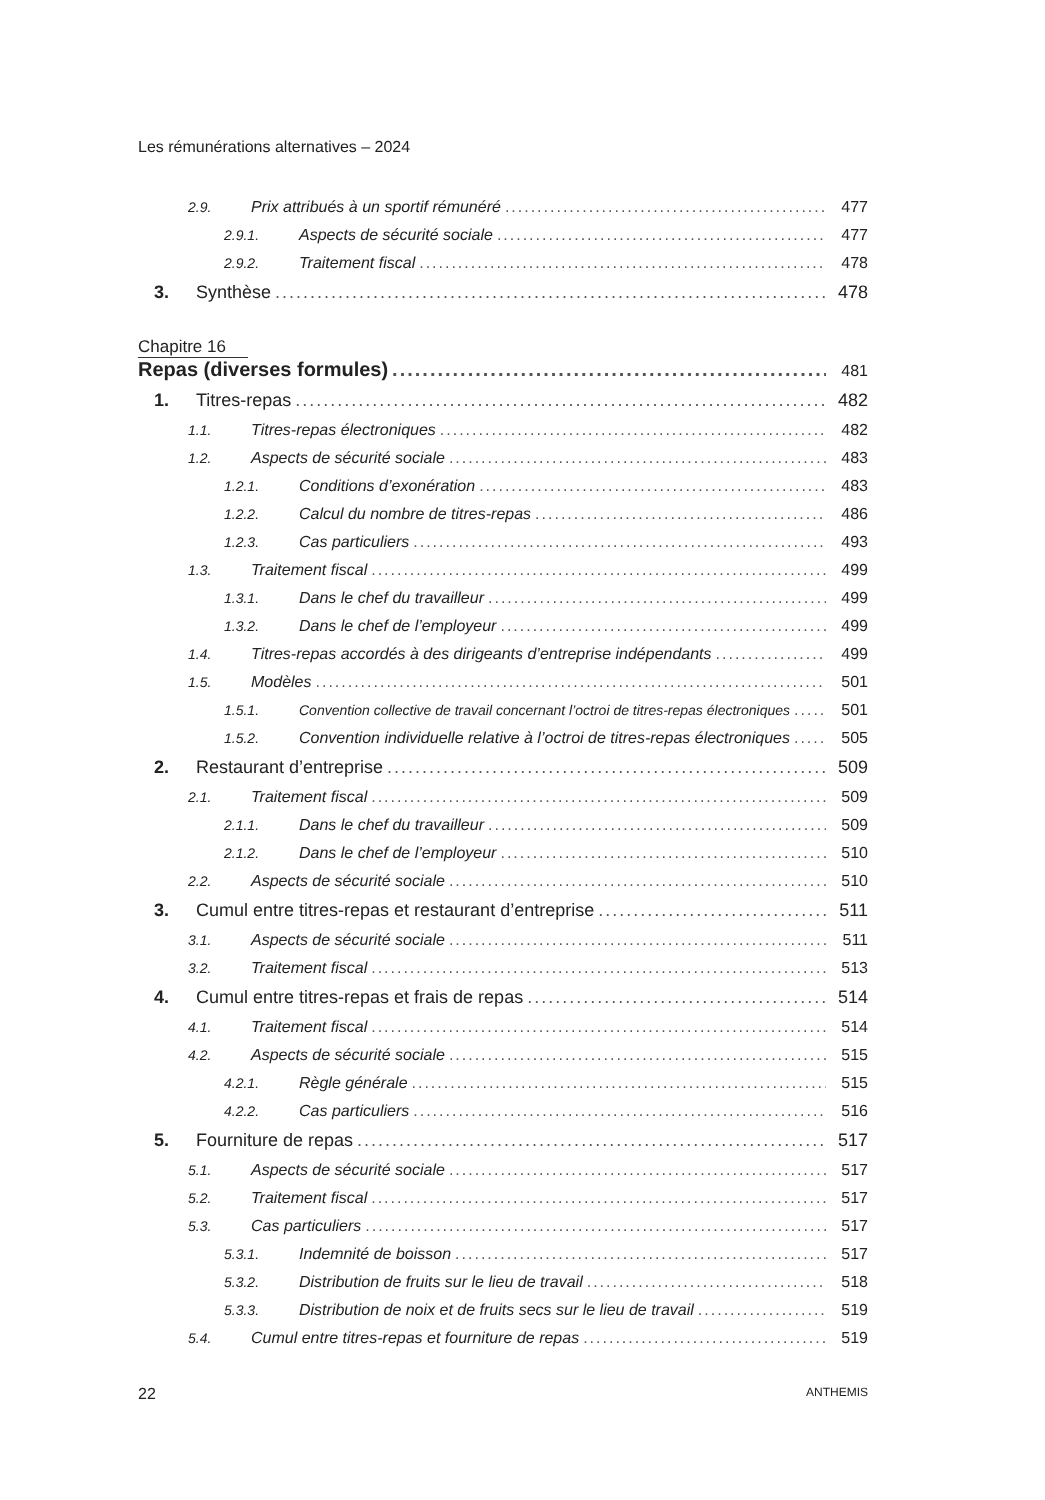Les rémunérations alternatives – 2024
2.9. Prix attribués à un sportif rémunéré 477
2.9.1. Aspects de sécurité sociale 477
2.9.2. Traitement fiscal 478
3. Synthèse 478
Chapitre 16
Repas (diverses formules) 481
1. Titres-repas 482
1.1. Titres-repas électroniques 482
1.2. Aspects de sécurité sociale 483
1.2.1. Conditions d’exonération 483
1.2.2. Calcul du nombre de titres-repas 486
1.2.3. Cas particuliers 493
1.3. Traitement fiscal 499
1.3.1. Dans le chef du travailleur 499
1.3.2. Dans le chef de l’employeur 499
1.4. Titres-repas accordés à des dirigeants d’entreprise indépendants 499
1.5. Modèles 501
1.5.1. Convention collective de travail concernant l’octroi de titres-repas électroniques 501
1.5.2. Convention individuelle relative à l’octroi de titres-repas électroniques 505
2. Restaurant d’entreprise 509
2.1. Traitement fiscal 509
2.1.1. Dans le chef du travailleur 509
2.1.2. Dans le chef de l’employeur 510
2.2. Aspects de sécurité sociale 510
3. Cumul entre titres-repas et restaurant d’entreprise 511
3.1. Aspects de sécurité sociale 511
3.2. Traitement fiscal 513
4. Cumul entre titres-repas et frais de repas 514
4.1. Traitement fiscal 514
4.2. Aspects de sécurité sociale 515
4.2.1. Règle générale 515
4.2.2. Cas particuliers 516
5. Fourniture de repas 517
5.1. Aspects de sécurité sociale 517
5.2. Traitement fiscal 517
5.3. Cas particuliers 517
5.3.1. Indemnité de boisson 517
5.3.2. Distribution de fruits sur le lieu de travail 518
5.3.3. Distribution de noix et de fruits secs sur le lieu de travail 519
5.4. Cumul entre titres-repas et fourniture de repas 519
22 ANTHEMIS